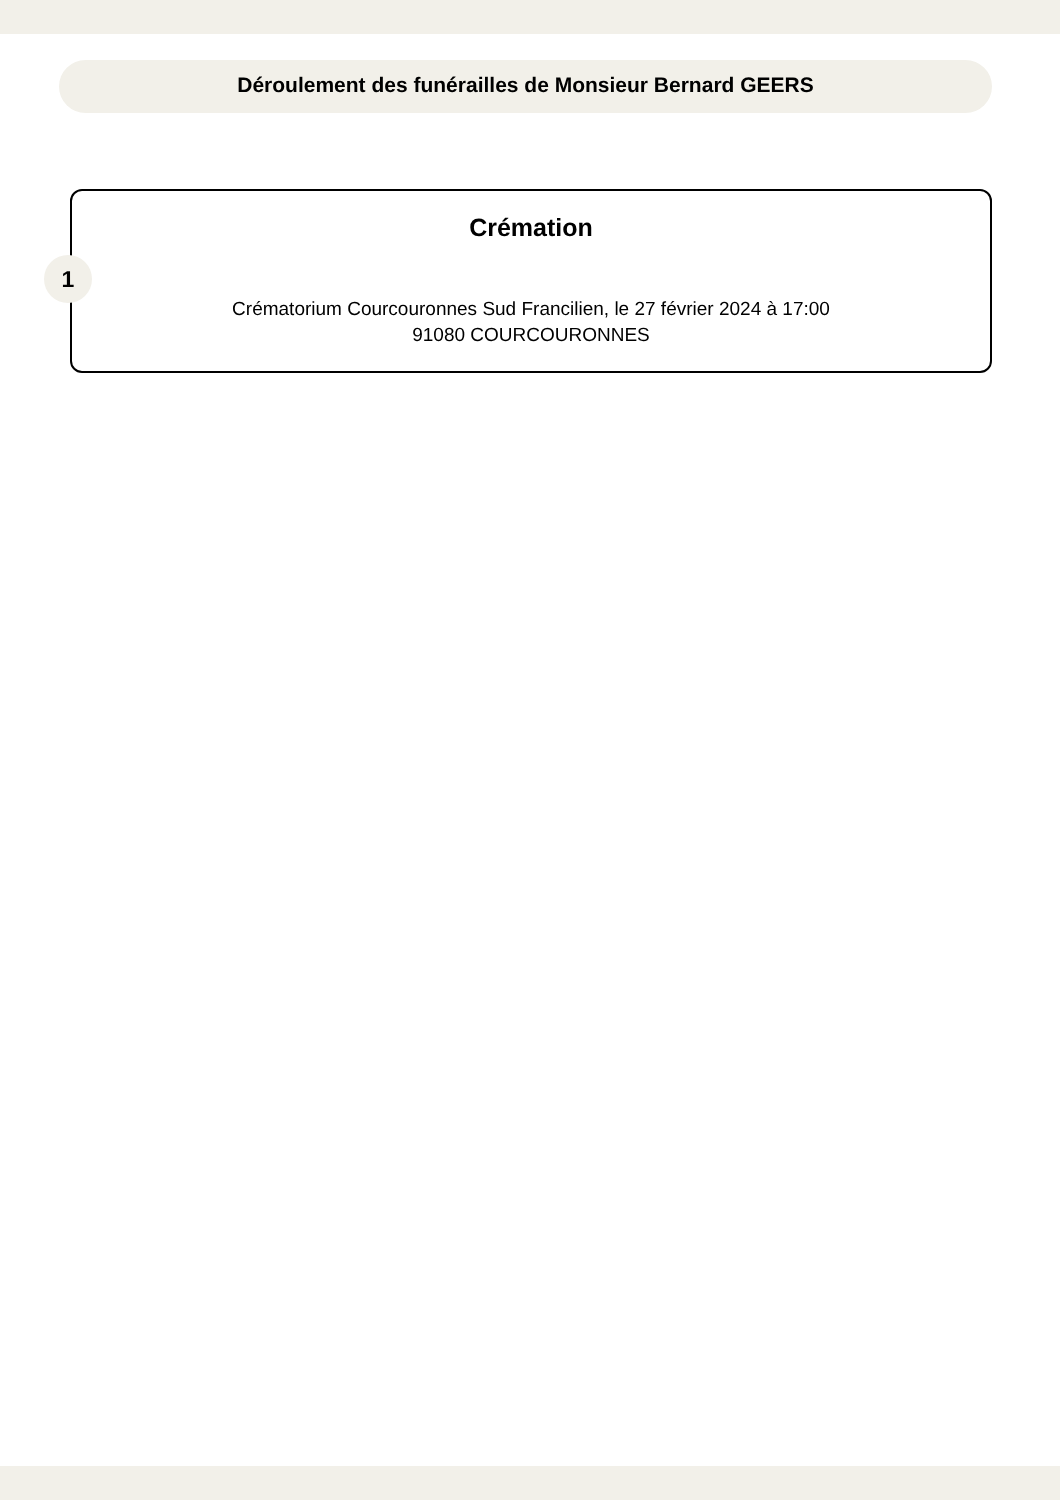Déroulement des funérailles de Monsieur Bernard GEERS
1
Crémation
Crématorium Courcouronnes Sud Francilien, le 27 février 2024 à 17:00
91080 COURCOURONNES